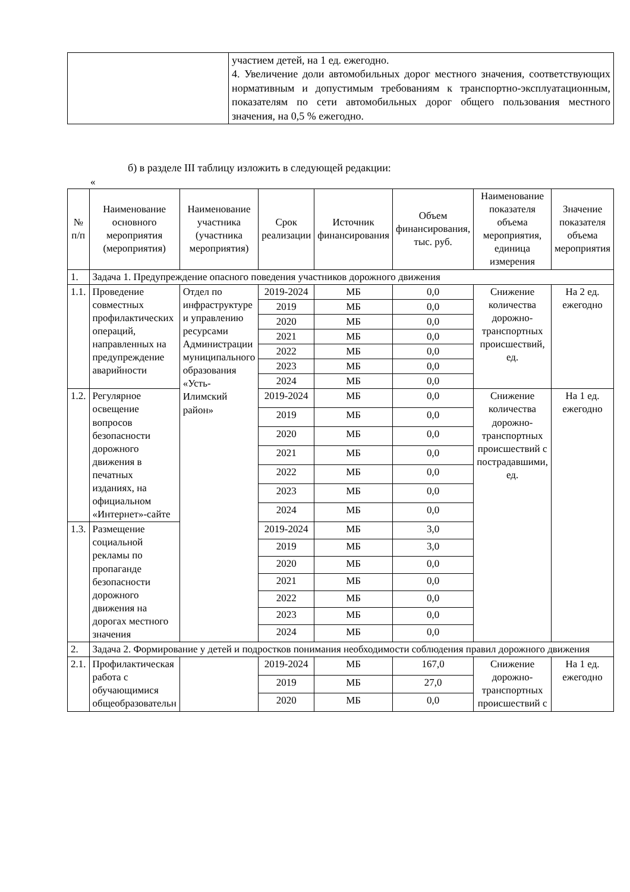| | участием детей, на 1 ед. ежегодно. 4. Увеличение доли автомобильных дорог местного значения, соответствующих нормативным и допустимым требованиям к транспортно-эксплуатационным, показателям по сети автомобильных дорог общего пользования местного значения, на 0,5 % ежегодно. |
б) в разделе III таблицу изложить в следующей редакции:
«
| № п/п | Наименование основного мероприятия (мероприятия) | Наименование участника (участника мероприятия) | Срок реализации | Источник финансирования | Объем финансирования, тыс. руб. | Наименование показателя объема мероприятия, единица измерения | Значение показателя объема мероприятия |
| --- | --- | --- | --- | --- | --- | --- | --- |
| 1. | Задача 1. Предупреждение опасного поведения участников дорожного движения | | | | | | |
| 1.1. | Проведение совместных профилактических операций, направленных на предупреждение аварийности | Отдел по инфраструктуре и управлению ресурсами Администрации муниципального образования «Усть-Илимский район» | 2019-2024 | МБ | 0,0 | Снижение количества дорожно-транспортных происшествий, ед. | На 2 ед. ежегодно |
| | | | 2019 | МБ | 0,0 | | |
| | | | 2020 | МБ | 0,0 | | |
| | | | 2021 | МБ | 0,0 | | |
| | | | 2022 | МБ | 0,0 | | |
| | | | 2023 | МБ | 0,0 | | |
| | | | 2024 | МБ | 0,0 | | |
| 1.2. | Регулярное освещение вопросов безопасности дорожного движения в печатных изданиях, на официальном «Интернет»-сайте | | 2019-2024 | МБ | 0,0 | Снижение количества дорожно-транспортных происшествий с пострадавшими, ед. | На 1 ед. ежегодно |
| | | | 2019 | МБ | 0,0 | | |
| | | | 2020 | МБ | 0,0 | | |
| | | | 2021 | МБ | 0,0 | | |
| | | | 2022 | МБ | 0,0 | | |
| | | | 2023 | МБ | 0,0 | | |
| | | | 2024 | МБ | 0,0 | | |
| 1.3. | Размещение социальной рекламы по пропаганде безопасности дорожного движения на дорогах местного значения | | 2019-2024 | МБ | 3,0 | | |
| | | | 2019 | МБ | 3,0 | | |
| | | | 2020 | МБ | 0,0 | | |
| | | | 2021 | МБ | 0,0 | | |
| | | | 2022 | МБ | 0,0 | | |
| | | | 2023 | МБ | 0,0 | | |
| | | | 2024 | МБ | 0,0 | | |
| 2. | Задача 2. Формирование у детей и подростков понимания необходимости соблюдения правил дорожного движения | | | | | | |
| 2.1. | Профилактическая работа с обучающимися общеобразовательн | | 2019-2024 | МБ | 167,0 | Снижение дорожно-транспортных происшествий с | На 1 ед. ежегодно |
| | | | 2019 | МБ | 27,0 | | |
| | | | 2020 | МБ | 0,0 | | |